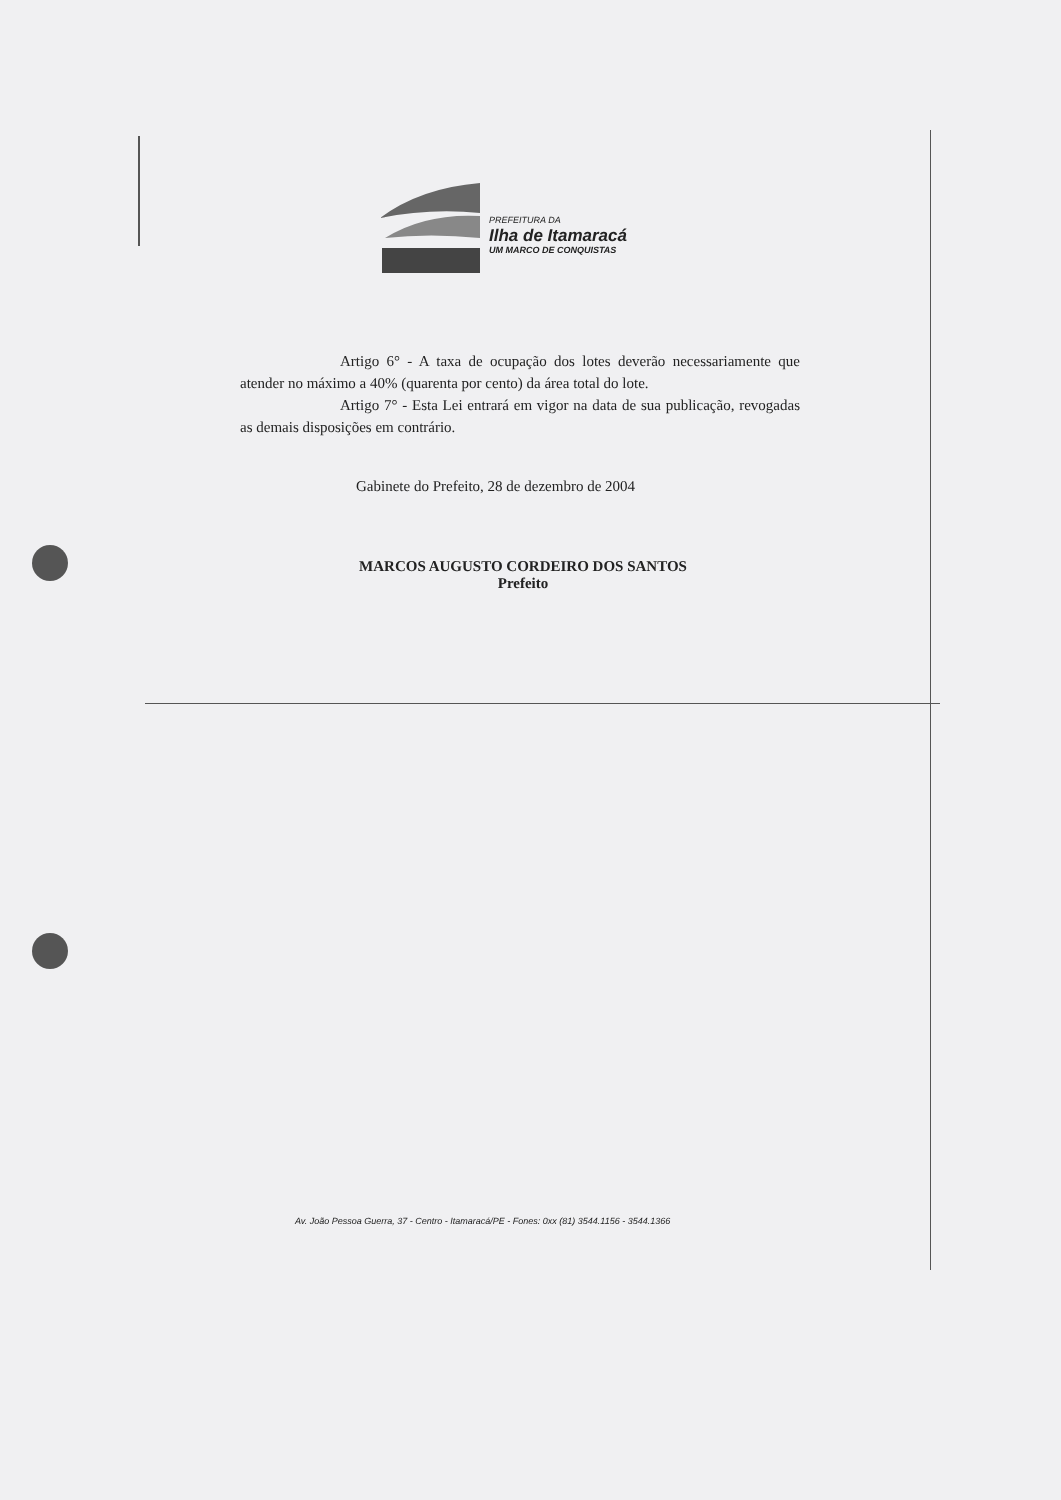PREFEITURA DA
Ilha de Itamaracá
UM MARCO DE CONQUISTAS
Artigo 6° - A taxa de ocupação dos lotes deverão necessariamente que atender no máximo a 40% (quarenta por cento) da área total do lote.
Artigo 7° - Esta Lei entrará em vigor na data de sua publicação, revogadas as demais disposições em contrário.
Gabinete do Prefeito, 28 de dezembro de 2004
MARCOS AUGUSTO CORDEIRO DOS SANTOS
Prefeito
Av. João Pessoa Guerra, 37 - Centro - Itamaracá/PE - Fones: 0xx (81) 3544.1156 - 3544.1366